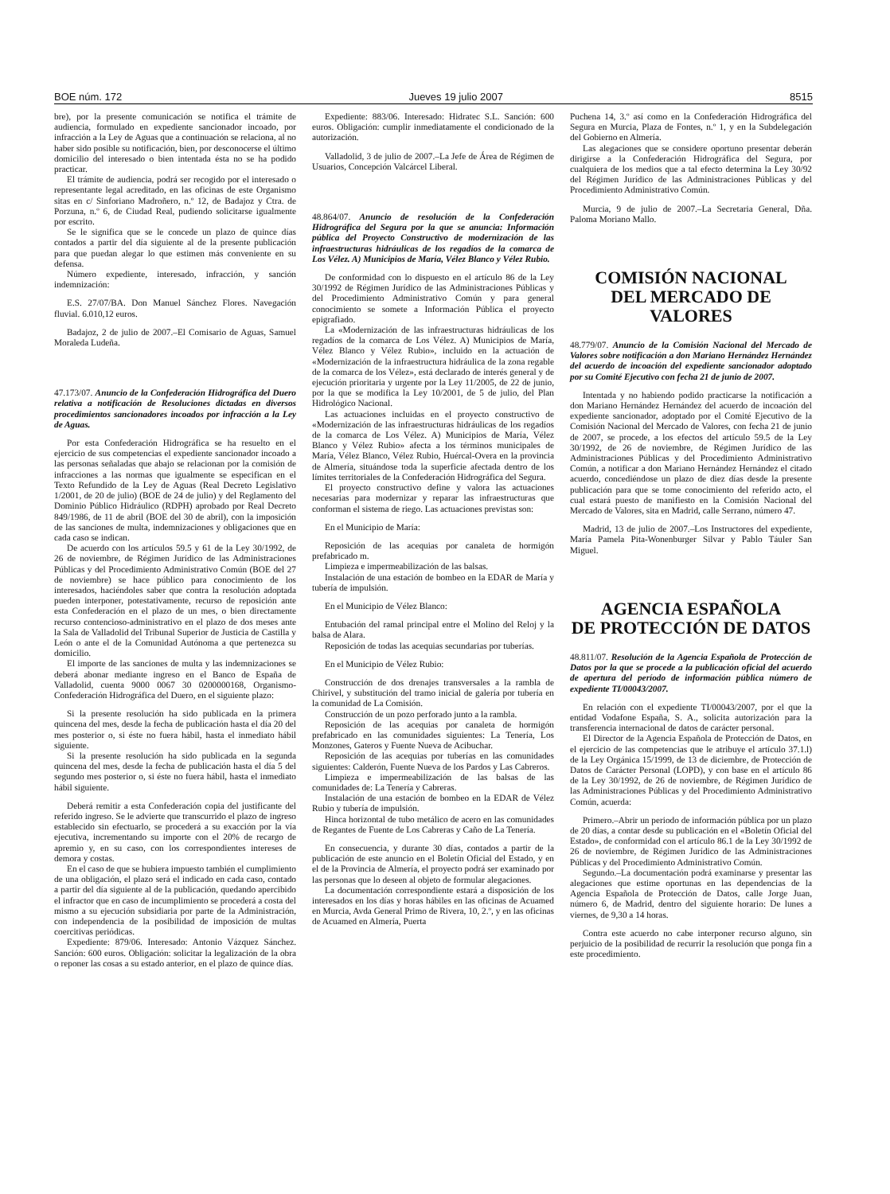BOE núm. 172 Jueves 19 julio 2007 8515
bre), por la presente comunicación se notifica el trámite de audiencia, formulado en expediente sancionador incoado, por infracción a la Ley de Aguas que a continuación se relaciona, al no haber sido posible su notificación, bien, por desconocerse el último domicilio del interesado o bien intentada ésta no se ha podido practicar.
El trámite de audiencia, podrá ser recogido por el interesado o representante legal acreditado, en las oficinas de este Organismo sitas en c/ Sinforiano Madroñero, n.º 12, de Badajoz y Ctra. de Porzuna, n.º 6, de Ciudad Real, pudiendo solicitarse igualmente por escrito.
Se le significa que se le concede un plazo de quince días contados a partir del día siguiente al de la presente publicación para que puedan alegar lo que estimen más conveniente en su defensa.
Número expediente, interesado, infracción, y sanción indemnización:
E.S. 27/07/BA. Don Manuel Sánchez Flores. Navegación fluvial. 6.010,12 euros.
Badajoz, 2 de julio de 2007.–El Comisario de Aguas, Samuel Moraleda Ludeña.
47.173/07. Anuncio de la Confederación Hidrográfica del Duero relativa a notificación de Resoluciones dictadas en diversos procedimientos sancionadores incoados por infracción a la Ley de Aguas.
Por esta Confederación Hidrográfica se ha resuelto en el ejercicio de sus competencias el expediente sancionador incoado a las personas señaladas que abajo se relacionan por la comisión de infracciones a las normas que igualmente se especifican en el Texto Refundido de la Ley de Aguas (Real Decreto Legislativo 1/2001, de 20 de julio) (BOE de 24 de julio) y del Reglamento del Dominio Público Hidráulico (RDPH) aprobado por Real Decreto 849/1986, de 11 de abril (BOE del 30 de abril), con la imposición de las sanciones de multa, indemnizaciones y obligaciones que en cada caso se indican.
De acuerdo con los artículos 59.5 y 61 de la Ley 30/1992, de 26 de noviembre, de Régimen Jurídico de las Administraciones Públicas y del Procedimiento Administrativo Común (BOE del 27 de noviembre) se hace público para conocimiento de los interesados, haciéndoles saber que contra la resolución adoptada pueden interponer, potestativamente, recurso de reposición ante esta Confederación en el plazo de un mes, o bien directamente recurso contencioso-administrativo en el plazo de dos meses ante la Sala de Valladolid del Tribunal Superior de Justicia de Castilla y León o ante el de la Comunidad Autónoma a que pertenezca su domicilio.
El importe de las sanciones de multa y las indemnizaciones se deberá abonar mediante ingreso en el Banco de España de Valladolid, cuenta 9000 0067 30 0200000168, Organismo-Confederación Hidrográfica del Duero, en el siguiente plazo:
Si la presente resolución ha sido publicada en la primera quincena del mes, desde la fecha de publicación hasta el día 20 del mes posterior o, si éste no fuera hábil, hasta el inmediato hábil siguiente.
Si la presente resolución ha sido publicada en la segunda quincena del mes, desde la fecha de publicación hasta el día 5 del segundo mes posterior o, si éste no fuera hábil, hasta el inmediato hábil siguiente.
Deberá remitir a esta Confederación copia del justificante del referido ingreso. Se le advierte que transcurrido el plazo de ingreso establecido sin efectuarlo, se procederá a su exacción por la vía ejecutiva, incrementando su importe con el 20% de recargo de apremio y, en su caso, con los correspondientes intereses de demora y costas.
En el caso de que se hubiera impuesto también el cumplimiento de una obligación, el plazo será el indicado en cada caso, contado a partir del día siguiente al de la publicación, quedando apercibido el infractor que en caso de incumplimiento se procederá a costa del mismo a su ejecución subsidiaria por parte de la Administración, con independencia de la posibilidad de imposición de multas coercitivas periódicas.
Expediente: 879/06. Interesado: Antonio Vázquez Sánchez. Sanción: 600 euros. Obligación: solicitar la legalización de la obra o reponer las cosas a su estado anterior, en el plazo de quince días.
Expediente: 883/06. Interesado: Hidratec S.L. Sanción: 600 euros. Obligación: cumplir inmediatamente el condicionado de la autorización.
Valladolid, 3 de julio de 2007.–La Jefe de Área de Régimen de Usuarios, Concepción Valcárcel Liberal.
48.864/07. Anuncio de resolución de la Confederación Hidrográfica del Segura por la que se anuncia: Información pública del Proyecto Constructivo de modernización de las infraestructuras hidráulicas de los regadíos de la comarca de Los Vélez. A) Municipios de María, Vélez Blanco y Vélez Rubio.
De conformidad con lo dispuesto en el artículo 86 de la Ley 30/1992 de Régimen Jurídico de las Administraciones Públicas y del Procedimiento Administrativo Común y para general conocimiento se somete a Información Pública el proyecto epigrafiado.
La «Modernización de las infraestructuras hidráulicas de los regadíos de la comarca de Los Vélez. A) Municipios de María, Vélez Blanco y Vélez Rubio», incluido en la actuación de «Modernización de la infraestructura hidráulica de la zona regable de la comarca de los Vélez», está declarado de interés general y de ejecución prioritaria y urgente por la Ley 11/2005, de 22 de junio, por la que se modifica la Ley 10/2001, de 5 de julio, del Plan Hidrológico Nacional.
Las actuaciones incluidas en el proyecto constructivo de «Modernización de las infraestructuras hidráulicas de los regadíos de la comarca de Los Vélez. A) Municipios de María, Vélez Blanco y Vélez Rubio» afecta a los términos municipales de María, Vélez Blanco, Vélez Rubio, Huércal-Overa en la provincia de Almería, situándose toda la superficie afectada dentro de los límites territoriales de la Confederación Hidrográfica del Segura.
El proyecto constructivo define y valora las actuaciones necesarias para modernizar y reparar las infraestructuras que conforman el sistema de riego. Las actuaciones previstas son:
En el Municipio de María:
Reposición de las acequias por canaleta de hormigón prefabricado m.
Limpieza e impermeabilización de las balsas.
Instalación de una estación de bombeo en la EDAR de María y tubería de impulsión.
En el Municipio de Vélez Blanco:
Entubación del ramal principal entre el Molino del Reloj y la balsa de Alara.
Reposición de todas las acequias secundarias por tuberías.
En el Municipio de Vélez Rubio:
Construcción de dos drenajes transversales a la rambla de Chirivel, y substitución del tramo inicial de galería por tubería en la comunidad de La Comisión.
Construcción de un pozo perforado junto a la rambla.
Reposición de las acequias por canaleta de hormigón prefabricado en las comunidades siguientes: La Tenería, Los Monzones, Gateros y Fuente Nueva de Acibuchar.
Reposición de las acequias por tuberías en las comunidades siguientes: Calderón, Fuente Nueva de los Pardos y Las Cabreros.
Limpieza e impermeabilización de las balsas de las comunidades de: La Tenería y Cabreras.
Instalación de una estación de bombeo en la EDAR de Vélez Rubio y tubería de impulsión.
Hinca horizontal de tubo metálico de acero en las comunidades de Regantes de Fuente de Los Cabreras y Caño de La Tenería.
En consecuencia, y durante 30 días, contados a partir de la publicación de este anuncio en el Boletín Oficial del Estado, y en el de la Provincia de Almería, el proyecto podrá ser examinado por las personas que lo deseen al objeto de formular alegaciones.
La documentación correspondiente estará a disposición de los interesados en los días y horas hábiles en las oficinas de Acuamed en Murcia, Avda General Primo de Rivera, 10, 2.º, y en las oficinas de Acuamed en Almería, Puerta
Puchena 14, 3.º así como en la Confederación Hidrográfica del Segura en Murcia, Plaza de Fontes, n.º 1, y en la Subdelegación del Gobierno en Almería.
Las alegaciones que se considere oportuno presentar deberán dirigirse a la Confederación Hidrográfica del Segura, por cualquiera de los medios que a tal efecto determina la Ley 30/92 del Régimen Jurídico de las Administraciones Públicas y del Procedimiento Administrativo Común.
Murcia, 9 de julio de 2007.–La Secretaria General, Dña. Paloma Moriano Mallo.
COMISIÓN NACIONAL
DEL MERCADO DE VALORES
48.779/07. Anuncio de la Comisión Nacional del Mercado de Valores sobre notificación a don Mariano Hernández Hernández del acuerdo de incoación del expediente sancionador adoptado por su Comité Ejecutivo con fecha 21 de junio de 2007.
Intentada y no habiendo podido practicarse la notificación a don Mariano Hernández Hernández del acuerdo de incoación del expediente sancionador, adoptado por el Comité Ejecutivo de la Comisión Nacional del Mercado de Valores, con fecha 21 de junio de 2007, se procede, a los efectos del artículo 59.5 de la Ley 30/1992, de 26 de noviembre, de Régimen Jurídico de las Administraciones Públicas y del Procedimiento Administrativo Común, a notificar a don Mariano Hernández Hernández el citado acuerdo, concediéndose un plazo de diez días desde la presente publicación para que se tome conocimiento del referido acto, el cual estará puesto de manifiesto en la Comisión Nacional del Mercado de Valores, sita en Madrid, calle Serrano, número 47.
Madrid, 13 de julio de 2007.–Los Instructores del expediente, María Pamela Pita-Wonenburger Silvar y Pablo Táuler San Miguel.
AGENCIA ESPAÑOLA
DE PROTECCIÓN DE DATOS
48.811/07. Resolución de la Agencia Española de Protección de Datos por la que se procede a la publicación oficial del acuerdo de apertura del período de información pública número de expediente TI/00043/2007.
En relación con el expediente TI/00043/2007, por el que la entidad Vodafone España, S. A., solicita autorización para la transferencia internacional de datos de carácter personal.
El Director de la Agencia Española de Protección de Datos, en el ejercicio de las competencias que le atribuye el artículo 37.1.l) de la Ley Orgánica 15/1999, de 13 de diciembre, de Protección de Datos de Carácter Personal (LOPD), y con base en el artículo 86 de la Ley 30/1992, de 26 de noviembre, de Régimen Jurídico de las Administraciones Públicas y del Procedimiento Administrativo Común, acuerda:
Primero.–Abrir un periodo de información pública por un plazo de 20 días, a contar desde su publicación en el «Boletín Oficial del Estado», de conformidad con el artículo 86.1 de la Ley 30/1992 de 26 de noviembre, de Régimen Jurídico de las Administraciones Públicas y del Procedimiento Administrativo Común.
Segundo.–La documentación podrá examinarse y presentar las alegaciones que estime oportunas en las dependencias de la Agencia Española de Protección de Datos, calle Jorge Juan, número 6, de Madrid, dentro del siguiente horario: De lunes a viernes, de 9,30 a 14 horas.
Contra este acuerdo no cabe interponer recurso alguno, sin perjuicio de la posibilidad de recurrir la resolución que ponga fin a este procedimiento.